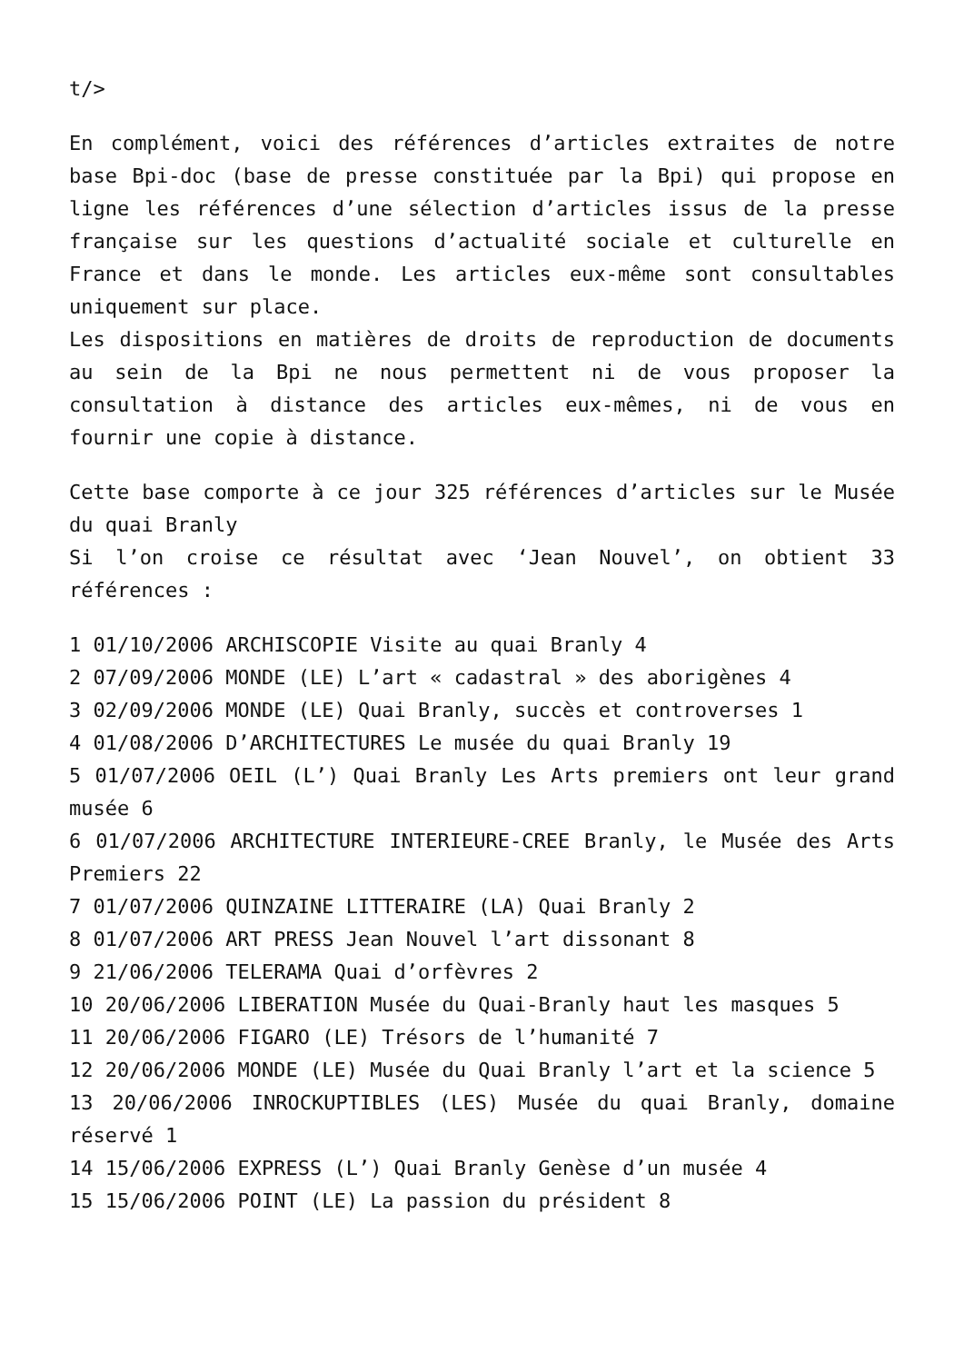t/>
En complément, voici des références d’articles extraites de notre base Bpi-doc (base de presse constituée par la Bpi) qui propose en ligne les références d’une sélection d’articles issus de la presse française sur les questions d’actualité sociale et culturelle en France et dans le monde. Les articles eux-même sont consultables uniquement sur place.
Les dispositions en matières de droits de reproduction de documents au sein de la Bpi ne nous permettent ni de vous proposer la consultation à distance des articles eux-mêmes, ni de vous en fournir une copie à distance.
Cette base comporte à ce jour 325 références d’articles sur le Musée du quai Branly
Si l’on croise ce résultat avec ‘Jean Nouvel’, on obtient 33 références :
1 01/10/2006 ARCHISCOPIE Visite au quai Branly 4
2 07/09/2006 MONDE (LE) L’art « cadastral » des aborigènes 4
3 02/09/2006 MONDE (LE) Quai Branly, succès et controverses 1
4 01/08/2006 D’ARCHITECTURES Le musée du quai Branly 19
5 01/07/2006 OEIL (L’) Quai Branly Les Arts premiers ont leur grand musée 6
6 01/07/2006 ARCHITECTURE INTERIEURE-CREE Branly, le Musée des Arts Premiers 22
7 01/07/2006 QUINZAINE LITTERAIRE (LA) Quai Branly 2
8 01/07/2006 ART PRESS Jean Nouvel l’art dissonant 8
9 21/06/2006 TELERAMA Quai d’orfèvres 2
10 20/06/2006 LIBERATION Musée du Quai-Branly haut les masques 5
11 20/06/2006 FIGARO (LE) Trésors de l’humanité 7
12 20/06/2006 MONDE (LE) Musée du Quai Branly l’art et la science 5
13 20/06/2006 INROCKUPTIBLES (LES) Musée du quai Branly, domaine réservé 1
14 15/06/2006 EXPRESS (L’) Quai Branly Genèse d’un musée 4
15 15/06/2006 POINT (LE) La passion du président 8